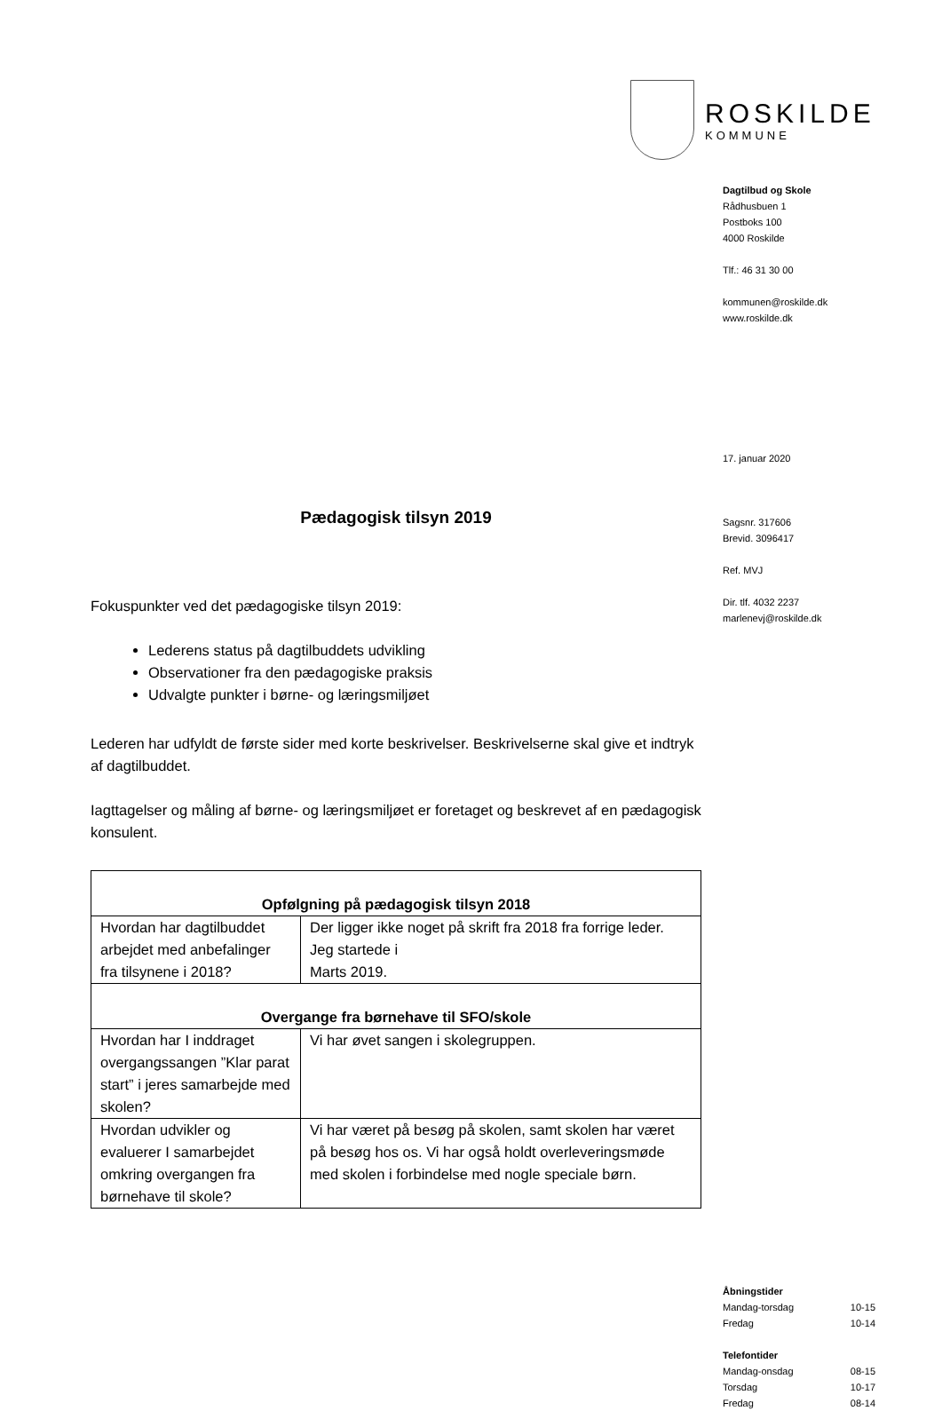ROSKILDE
KOMMUNE
Dagtilbud og Skole
Rådhusbuen 1
Postboks 100
4000 Roskilde
Tlf.: 46 31 30 00
kommunen@roskilde.dk
www.roskilde.dk
17. januar 2020
Sagsnr. 317606
Brevid. 3096417
Ref. MVJ
Dir. tlf. 4032 2237
marlenevj@roskilde.dk
Åbningstider
Mandag-torsdag 10-15
Fredag 10-14
Telefontider
Mandag-onsdag 08-15
Torsdag 10-17
Fredag 08-14
Pædagogisk tilsyn 2019
Fokuspunkter ved det pædagogiske tilsyn 2019:
Lederens status på dagtilbuddets udvikling
Observationer fra den pædagogiske praksis
Udvalgte punkter i børne- og læringsmiljøet
Lederen har udfyldt de første sider med korte beskrivelser. Beskrivelserne skal give et indtryk af dagtilbuddet.
Iagttagelser og måling af børne- og læringsmiljøet er foretaget og beskrevet af en pædagogisk konsulent.
| Opfølgning på pædagogisk tilsyn 2018 | |
| --- | --- |
| Hvordan har dagtilbuddet arbejdet med anbefalinger fra tilsynene i 2018? | Der ligger ikke noget på skrift fra 2018 fra forrige leder. Jeg startede i Marts 2019. |
| Overgange fra børnehave til SFO/skole | |
| Hvordan har I inddraget overgangssangen ”Klar parat start” i jeres samarbejde med skolen? | Vi har øvet sangen i skolegruppen. |
| Hvordan udvikler og evaluerer I samarbejdet omkring overgangen fra børnehave til skole? | Vi har været på besøg på skolen, samt skolen har været på besøg hos os. Vi har også holdt overleveringsmøde med skolen i forbindelse med nogle speciale børn. |